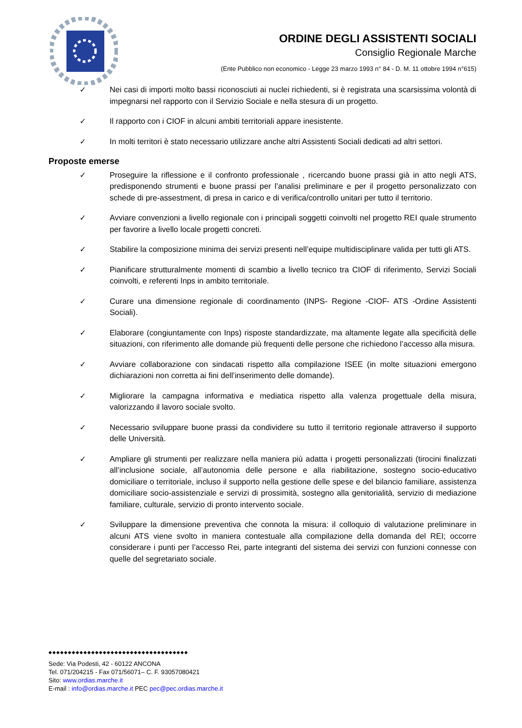ORDINE DEGLI ASSISTENTI SOCIALI
Consiglio Regionale Marche
(Ente Pubblico non economico - Legge 23 marzo 1993 n° 84 - D. M. 11 ottobre 1994 n°615)
✓ Nei casi di importi molto bassi riconosciuti ai nuclei richiedenti, si è registrata una scarsissima volontà di impegnarsi nel rapporto con il Servizio Sociale e nella stesura di un progetto.
✓ Il rapporto con i CIOF in alcuni ambiti territoriali appare inesistente.
✓ In molti territori è stato necessario utilizzare anche altri Assistenti Sociali dedicati ad altri settori.
Proposte emerse
✓ Proseguire la riflessione e il confronto professionale , ricercando buone prassi già in atto negli ATS, predisponendo strumenti e buone prassi per l’analisi preliminare e per il progetto personalizzato con schede di pre-assestment, di presa in carico e di verifica/controllo unitari per tutto il territorio.
✓ Avviare convenzioni a livello regionale con i principali soggetti coinvolti nel progetto REI quale strumento per favorire a livello locale progetti concreti.
✓ Stabilire la composizione minima dei servizi presenti nell’equipe multidisciplinare valida per tutti gli ATS.
✓ Pianificare strutturalmente momenti di scambio a livello tecnico tra CIOF di riferimento, Servizi Sociali coinvolti, e referenti Inps in ambito territoriale.
✓ Curare una dimensione regionale di coordinamento (INPS- Regione -CIOF- ATS -Ordine Assistenti Sociali).
✓ Elaborare (congiuntamente con Inps) risposte standardizzate, ma altamente legate alla specificità delle situazioni, con riferimento alle domande più frequenti delle persone che richiedono l’accesso alla misura.
✓ Avviare collaborazione con sindacati rispetto alla compilazione ISEE (in molte situazioni emergono dichiarazioni non corretta ai fini dell’inserimento delle domande).
✓ Migliorare la campagna informativa e mediatica rispetto alla valenza progettuale della misura, valorizzando il lavoro sociale svolto.
✓ Necessario sviluppare buone prassi da condividere su tutto il territorio regionale attraverso il supporto delle Università.
✓ Ampliare gli strumenti per realizzare nella maniera più adatta i progetti personalizzati (tirocini finalizzati all’inclusione sociale, all’autonomia delle persone e alla riabilitazione, sostegno socio-educativo domiciliare o territoriale, incluso il supporto nella gestione delle spese e del bilancio familiare, assistenza domiciliare socio-assistenziale e servizi di prossimità, sostegno alla genitorialità, servizio di mediazione familiare, culturale, servizio di pronto intervento sociale.
✓ Sviluppare la dimensione preventiva che connota la misura: il colloquio di valutazione preliminare in alcuni ATS viene svolto in maniera contestuale alla compilazione della domanda del REI; occorre considerare i punti per l’accesso Rei, parte integranti del sistema dei servizi con funzioni connesse con quelle del segretariato sociale.
◆◆◆◆◆◆◆◆◆◆◆◆◆◆◆◆◆◆◆◆◆◆◆◆◆◆◆◆◆◆◆◆◆◆◆◆
Sede: Via Podesti, 42 - 60122 ANCONA
Tel. 071/204215 - Fax 071/56071– C. F. 93057080421
Sito: www.ordias.marche.it
E-mail : info@ordias.marche.it PEC pec@pec.ordias.marche.it